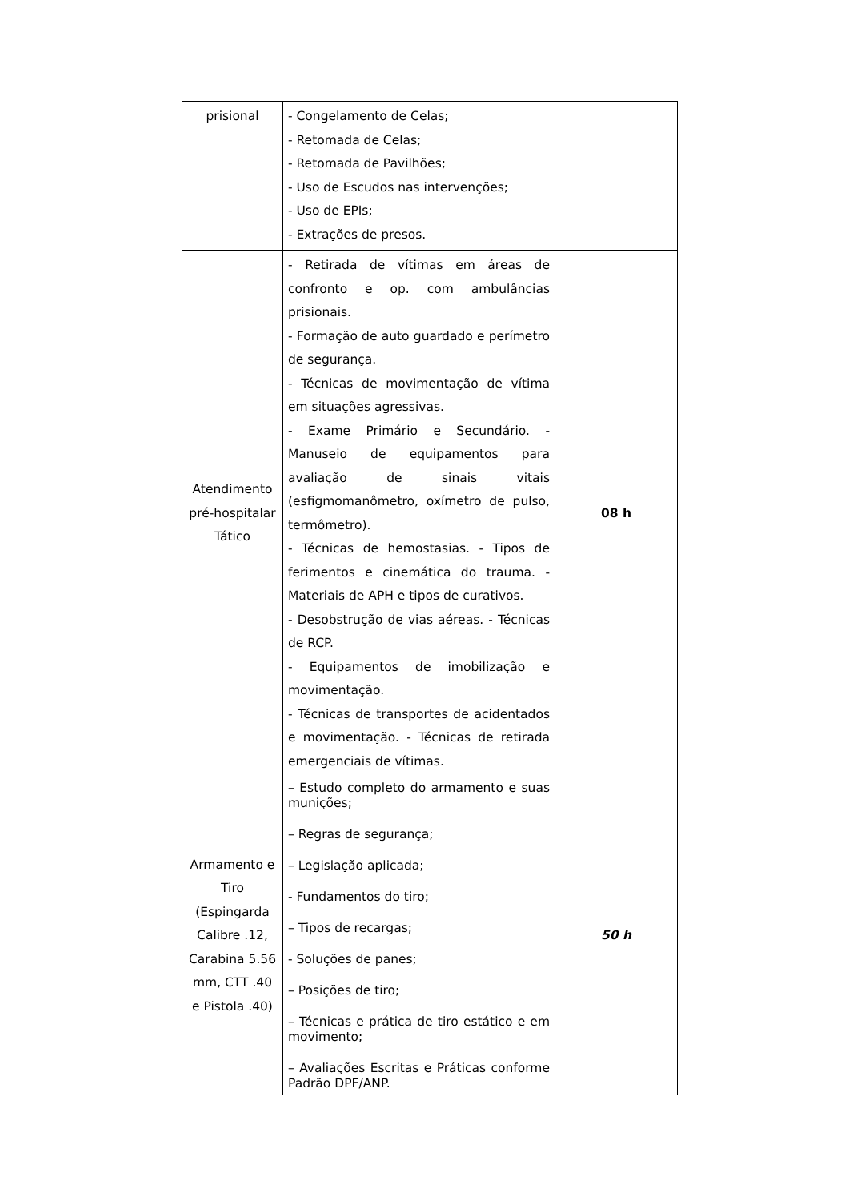| prisional | - Congelamento de Celas; - Retomada de Celas; - Retomada de Pavilhões; - Uso de Escudos nas intervenções; - Uso de EPIs; - Extrações de presos. | |
| Atendimento pré-hospitalar Tático | - Retirada de vítimas em áreas de confronto e op. com ambulâncias prisionais. - Formação de auto guardado e perímetro de segurança. - Técnicas de movimentação de vítima em situações agressivas. - Exame Primário e Secundário. - Manuseio de equipamentos para avaliação de sinais vitais (esfigmomanômetro, oxímetro de pulso, termômetro). - Técnicas de hemostasias. - Tipos de ferimentos e cinemática do trauma. - Materiais de APH e tipos de curativos. - Desobstrução de vias aéreas. - Técnicas de RCP. - Equipamentos de imobilização e movimentação. - Técnicas de transportes de acidentados e movimentação. - Técnicas de retirada emergenciais de vítimas. | 08 h |
| Armamento e Tiro (Espingarda Calibre .12, Carabina 5.56 mm, CTT .40 e Pistola .40) | – Estudo completo do armamento e suas munições; – Regras de segurança; – Legislação aplicada; - Fundamentos do tiro; – Tipos de recargas; - Soluções de panes; – Posições de tiro; – Técnicas e prática de tiro estático e em movimento; – Avaliações Escritas e Práticas conforme Padrão DPF/ANP. | 50 h |